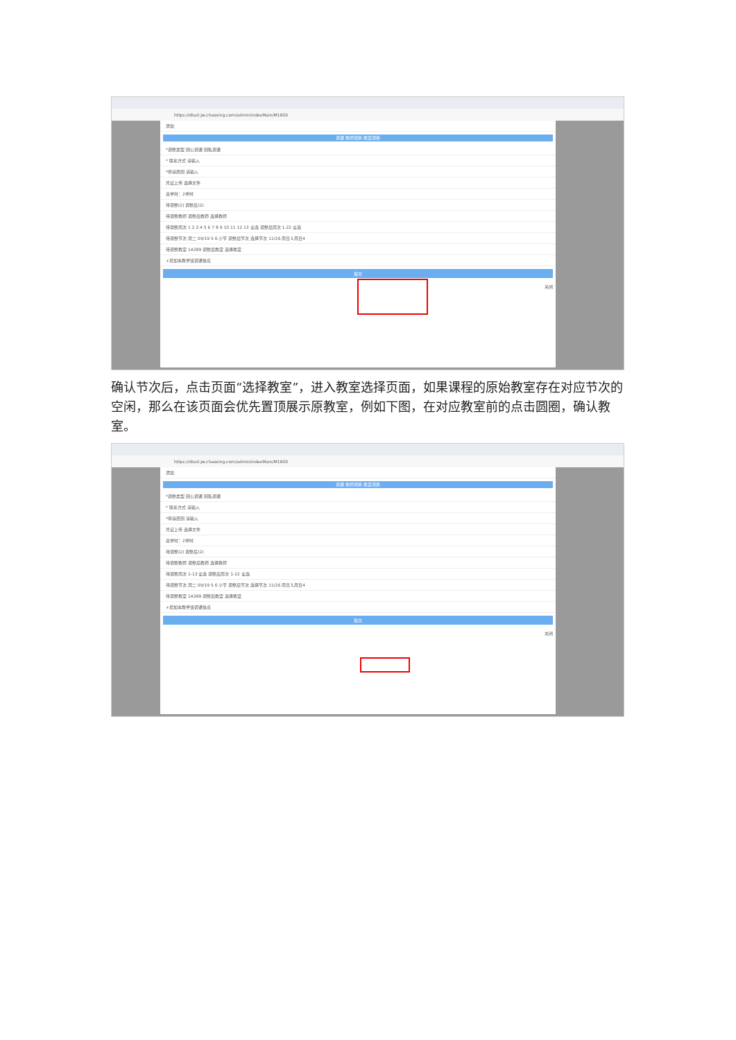https://dlust.jw.chaoxing.com/admin/indexMain/M1600
添加
调课 教师调换 教室调换
*调整类型 因公调课 因私调课
* 联系方式 请输入
*申请原因 请输入
凭证上传 选择文件
总学时：2学时
待调整(2) 调整后(2)
待调整教师 调整后教师 选择教师
待调整周次 1 2 3 4 5 6 7 8 9 10 11 12 13 全选 调整后周次 1-22 全选
待调整节次 周二 09/19 5 6 小节 调整后节次 选择节次 11/26 周日3,周日4
待调整教室 1A389 调整后教室 选择教室
+增加本教学班调课信息
提交
关闭
确认节次后，点击页面“选择教室”，进入教室选择页面，如果课程的原始教室存在对应节次的空闲，那么在该页面会优先置顶展示原教室，例如下图，在对应教室前的点击圆圈，确认教室。
https://dlust.jw.chaoxing.com/admin/indexMain/M1600
添加
调课 教师调换 教室调换
*调整类型 因公调课 因私调课
* 联系方式 请输入
*申请原因 请输入
凭证上传 选择文件
总学时：2学时
待调整(2) 调整后(2)
待调整教师 调整后教师 选择教师
待调整周次 1-13 全选 调整后周次 1-22 全选
待调整节次 周二 09/19 5 6 小节 调整后节次 选择节次 11/26 周日3,周日4
待调整教室 1A389 调整后教室 选择教室
+增加本教学班调课信息
提交
关闭